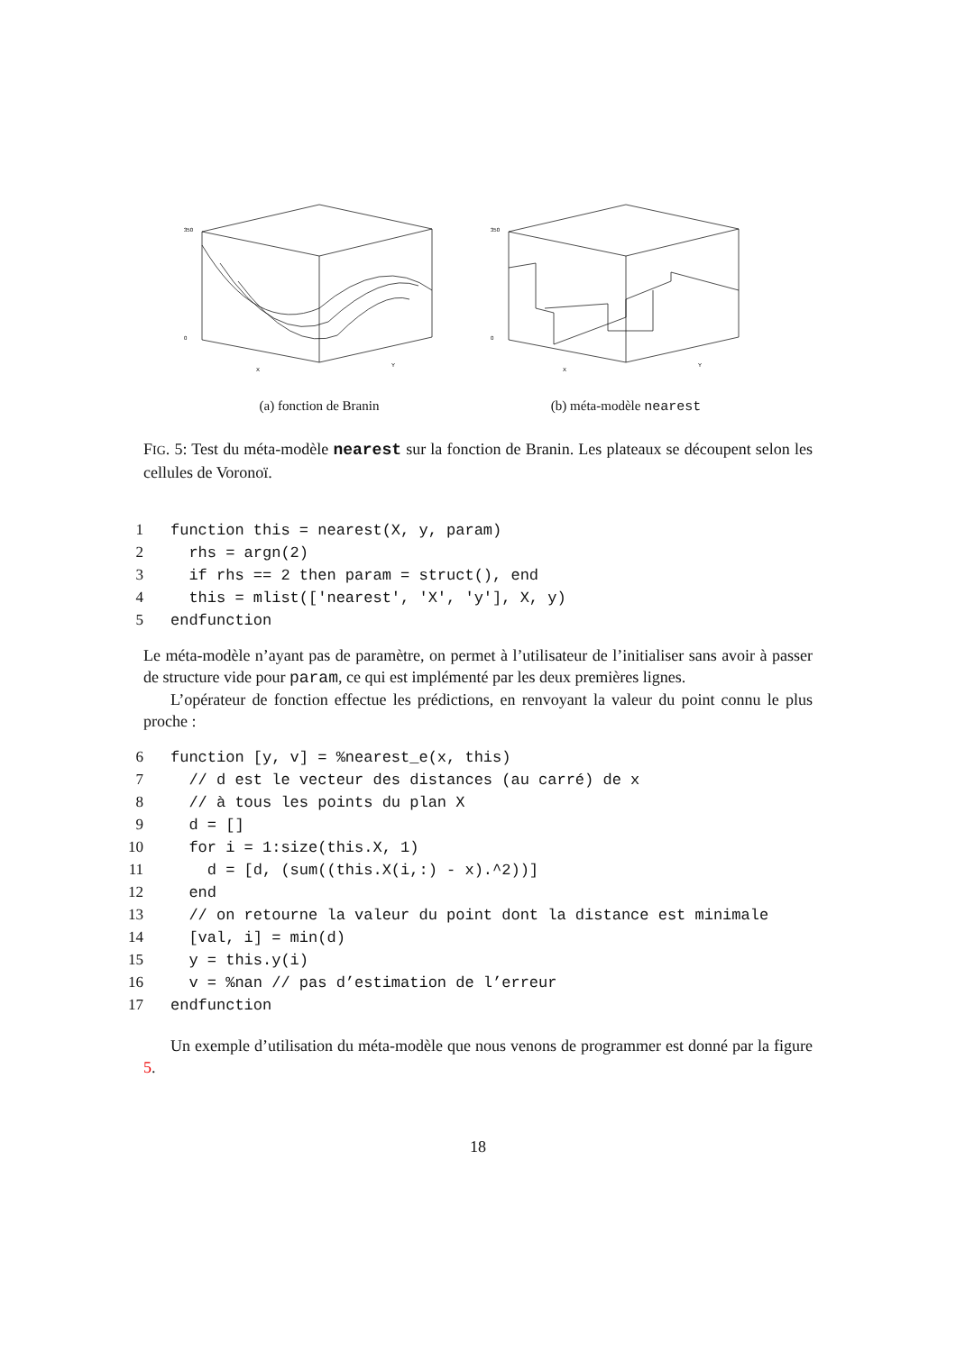350
0
X
Y
(a) fonction de Branin
350
0
X
Y
(b) méta-modèle nearest
FIG. 5: Test du méta-modèle nearest sur la fonction de Branin. Les plateaux se découpent selon les cellules de Voronoï.
1 function this = nearest(X, y, param)
2 rhs = argn(2)
3 if rhs == 2 then param = struct(), end
4 this = mlist(['nearest', 'X', 'y'], X, y)
5 endfunction
Le méta-modèle n’ayant pas de paramètre, on permet à l’utilisateur de l’initialiser sans avoir à passer de structure vide pour param, ce qui est implémenté par les deux premières lignes.
L’opérateur de fonction effectue les prédictions, en renvoyant la valeur du point connu le plus proche :
6 function [y, v] = %nearest_e(x, this)
7 // d est le vecteur des distances (au carré) de x
8 // à tous les points du plan X
9 d = []
10 for i = 1:size(this.X, 1)
11 d = [d, (sum((this.X(i,:) - x).^2))]
12 end
13 // on retourne la valeur du point dont la distance est minimale
14 [val, i] = min(d)
15 y = this.y(i)
16 v = %nan // pas d’estimation de l’erreur
17 endfunction
Un exemple d’utilisation du méta-modèle que nous venons de programmer est donné par la figure 5.
18